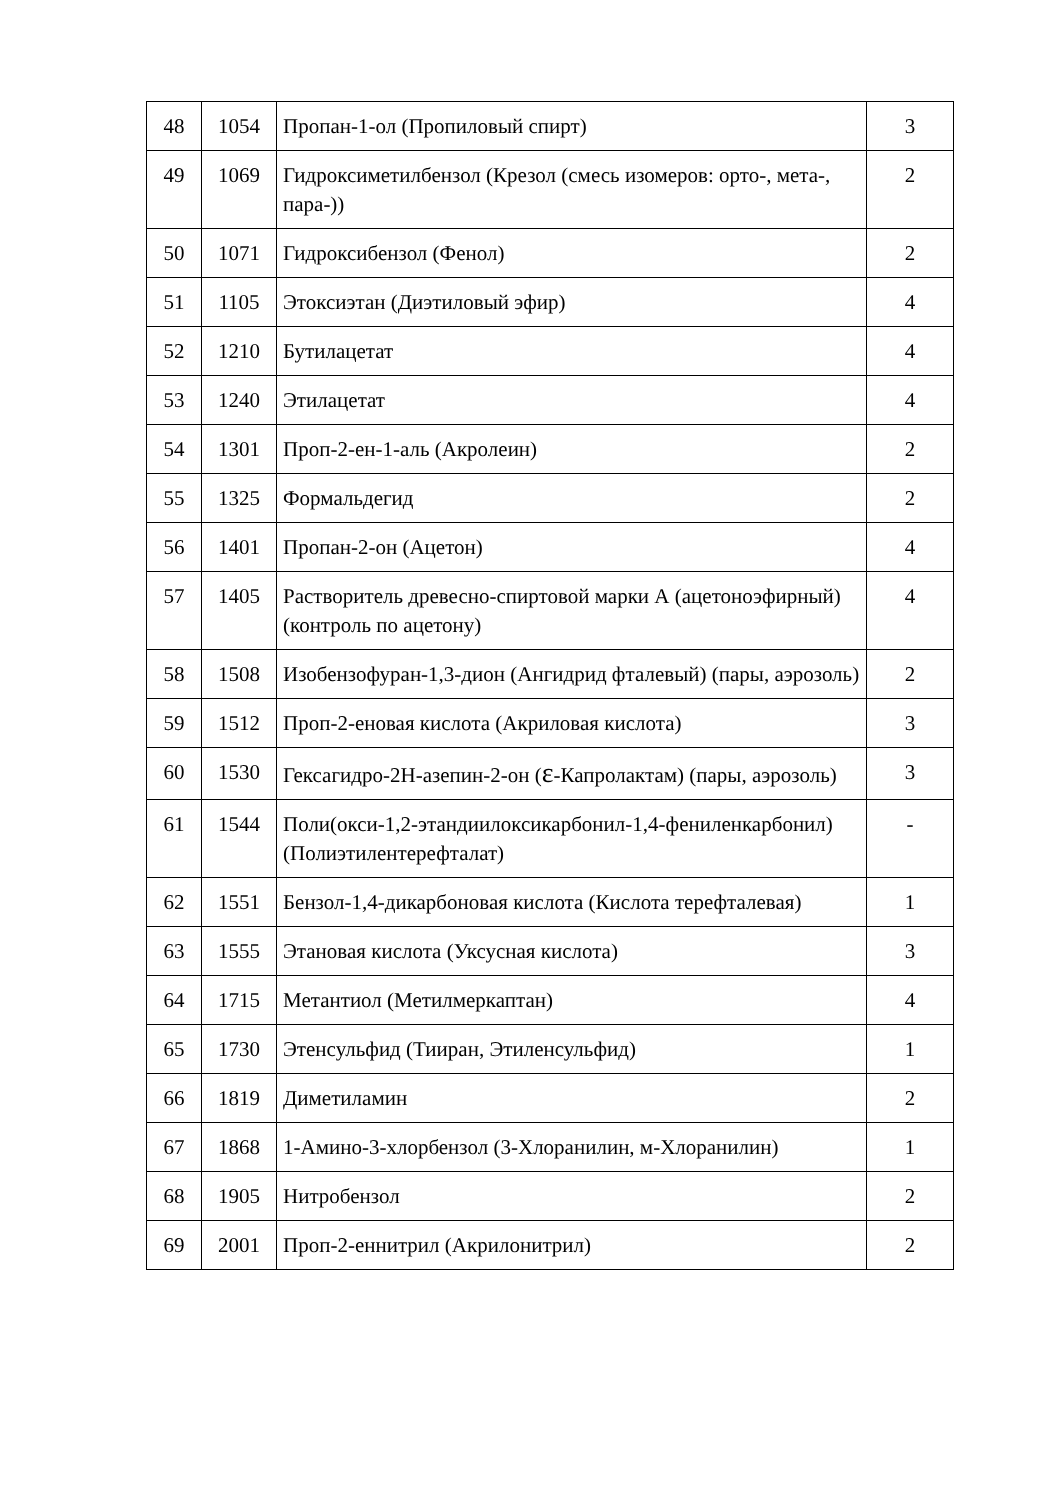| 48 | 1054 | Пропан-1-ол (Пропиловый спирт) | 3 |
| 49 | 1069 | Гидроксиметилбензол (Крезол (смесь изомеров: орто-, мета-, пара-)) | 2 |
| 50 | 1071 | Гидроксибензол (Фенол) | 2 |
| 51 | 1105 | Этоксиэтан (Диэтиловый эфир) | 4 |
| 52 | 1210 | Бутилацетат | 4 |
| 53 | 1240 | Этилацетат | 4 |
| 54 | 1301 | Проп-2-ен-1-аль (Акролеин) | 2 |
| 55 | 1325 | Формальдегид | 2 |
| 56 | 1401 | Пропан-2-он (Ацетон) | 4 |
| 57 | 1405 | Растворитель древесно-спиртовой марки А (ацетоноэфирный) (контроль по ацетону) | 4 |
| 58 | 1508 | Изобензофуран-1,3-дион (Ангидрид фталевый) (пары, аэрозоль) | 2 |
| 59 | 1512 | Проп-2-еновая кислота (Акриловая кислота) | 3 |
| 60 | 1530 | Гексагидро-2H-азепин-2-он ( ε -Капролактам) (пары, аэрозоль) | 3 |
| 61 | 1544 | Поли(окси-1,2-этандиилоксикарбонил-1,4-фениленкарбонил) (Полиэтилентерефталат) | - |
| 62 | 1551 | Бензол-1,4-дикарбоновая кислота (Кислота терефталевая) | 1 |
| 63 | 1555 | Этановая кислота (Уксусная кислота) | 3 |
| 64 | 1715 | Метантиол (Метилмеркаптан) | 4 |
| 65 | 1730 | Этенсульфид (Тииран, Этиленсульфид) | 1 |
| 66 | 1819 | Диметиламин | 2 |
| 67 | 1868 | 1-Амино-3-хлорбензол (3-Хлоранилин, м-Хлоранилин) | 1 |
| 68 | 1905 | Нитробензол | 2 |
| 69 | 2001 | Проп-2-еннитрил (Акрилонитрил) | 2 |